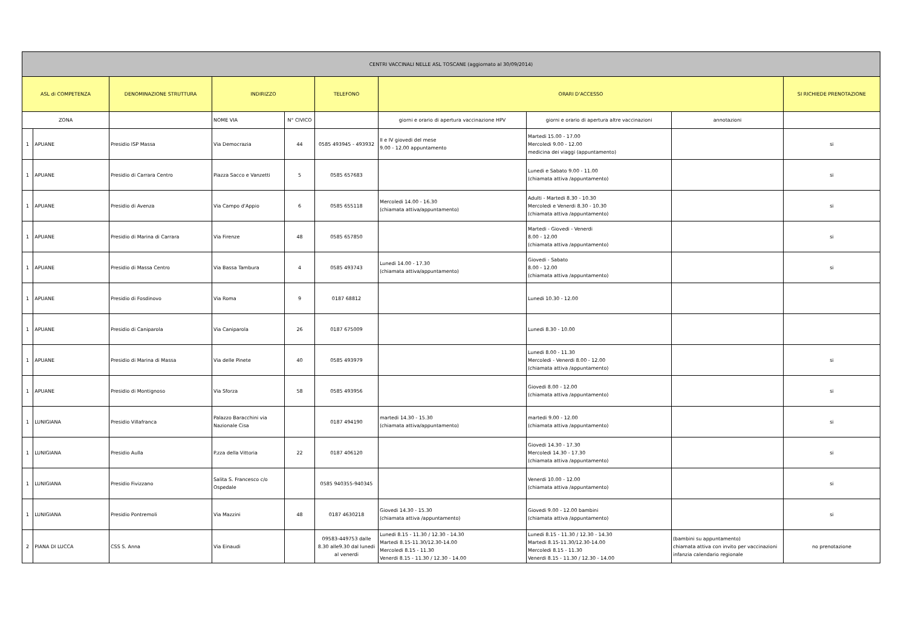| CENTRI VACCINALI NELLE ASL TOSCANE (aggiornato al 30/09/2014) | | | | | | | | | |
| --- | --- | --- | --- | --- | --- | --- | --- | --- | --- |
| ASL di COMPETENZA | | DENOMINAZIONE STRUTTURA | INDIRIZZO | | TELEFONO | ORARI D'ACCESSO | | | SI RICHIEDE PRENOTAZIONE |
| ZONA | | | NOME VIA | N° CIVICO | | giorni e orario di apertura vaccinazione HPV | giorni e orario di apertura altre vaccinazioni | annotazioni | |
| 1 | APUANE | Presidio ISP Massa | Via Democrazia | 44 | 0585 493945 - 493932 | II e IV giovedi del mese 9.00 - 12.00 appuntamento | Martedi 15.00 - 17.00 Mercoledi 9.00 - 12.00 medicina dei viaggi (appuntamento) | | si |
| 1 | APUANE | Presidio di Carrara Centro | Piazza Sacco e Vanzetti | 5 | 0585 657683 | | Lunedi e Sabato 9.00 - 11.00 (chiamata attiva /appuntamento) | | si |
| 1 | APUANE | Presidio di Avenza | Via Campo d'Appio | 6 | 0585 655118 | Mercoledi 14.00 - 16.30 (chiamata attiva/appuntamento) | Adulti - Martedi 8.30 - 10.30 Mercoledi e Venerdi 8.30 - 10.30 (chiamata attiva /appuntamento) | | si |
| 1 | APUANE | Presidio di Marina di Carrara | Via Firenze | 48 | 0585 657850 | | Martedi - Giovedi - Venerdi 8.00 - 12.00 (chiamata attiva /appuntamento) | | si |
| 1 | APUANE | Presidio di Massa Centro | Via Bassa Tambura | 4 | 0585 493743 | Lunedi 14.00 - 17.30 (chiamata attiva/appuntamento) | Giovedi - Sabato 8.00 - 12.00 (chiamata attiva /appuntamento) | | si |
| 1 | APUANE | Presidio di Fosdinovo | Via Roma | 9 | 0187 68812 | | Lunedi 10.30 - 12.00 | | |
| 1 | APUANE | Presidio di Caniparola | Via Caniparola | 26 | 0187 675009 | | Lunedi 8.30 - 10.00 | | |
| 1 | APUANE | Presidio di Marina di Massa | Via delle Pinete | 40 | 0585 493979 | | Lunedi 8.00 - 11.30 Mercoledi - Venerdi 8.00 - 12.00 (chiamata attiva /appuntamento) | | si |
| 1 | APUANE | Presidio di Montignoso | Via Sforza | 58 | 0585 493956 | | Giovedi 8.00 - 12.00 (chiamata attiva /appuntamento) | | si |
| 1 | LUNIGIANA | Presidio Villafranca | Palazzo Baracchini via Nazionale Cisa | | 0187 494190 | martedi 14.30 - 15.30 (chiamata attiva/appuntamento) | martedi 9.00 - 12.00 (chiamata attiva /appuntamento) | | si |
| 1 | LUNIGIANA | Presidio Aulla | P.zza della Vittoria | 22 | 0187 406120 | | Giovedi 14.30 - 17.30 Mercoledi 14.30 - 17.30 (chiamata attiva /appuntamento) | | si |
| 1 | LUNIGIANA | Presidio Fivizzano | Salita S. Francesco c/o Ospedale | | 0585 940355-940345 | | Venerdi 10.00 - 12.00 (chiamata attiva /appuntamento) | | si |
| 1 | LUNIGIANA | Presidio Pontremoli | Via Mazzini | 48 | 0187 4630218 | Giovedi 14.30 - 15.30 (chiamata attiva /appuntamento) | Giovedi 9.00 - 12.00 bambini (chiamata attiva /appuntamento) | | si |
| 2 | PIANA DI LUCCA | CSS S. Anna | Via Einaudi | | 09583-449753 dalle 8.30 alle9.30 dal lunedi al venerdi | Lunedi 8.15 - 11.30 / 12.30 - 14.30 Martedi 8.15-11.30/12.30-14.00 Mercoledi 8.15 - 11.30 Venerdi 8.15 - 11.30 / 12.30 - 14.00 | Lunedi 8.15 - 11.30 / 12.30 - 14.30 Martedi 8.15-11.30/12.30-14.00 Mercoledi 8.15 - 11.30 Venerdi 8.15 - 11.30 / 12.30 - 14.00 | (bambini su appuntamento) chiamata attiva con invito per vaccinazioni infanzia calendario regionale | no prenotazione |